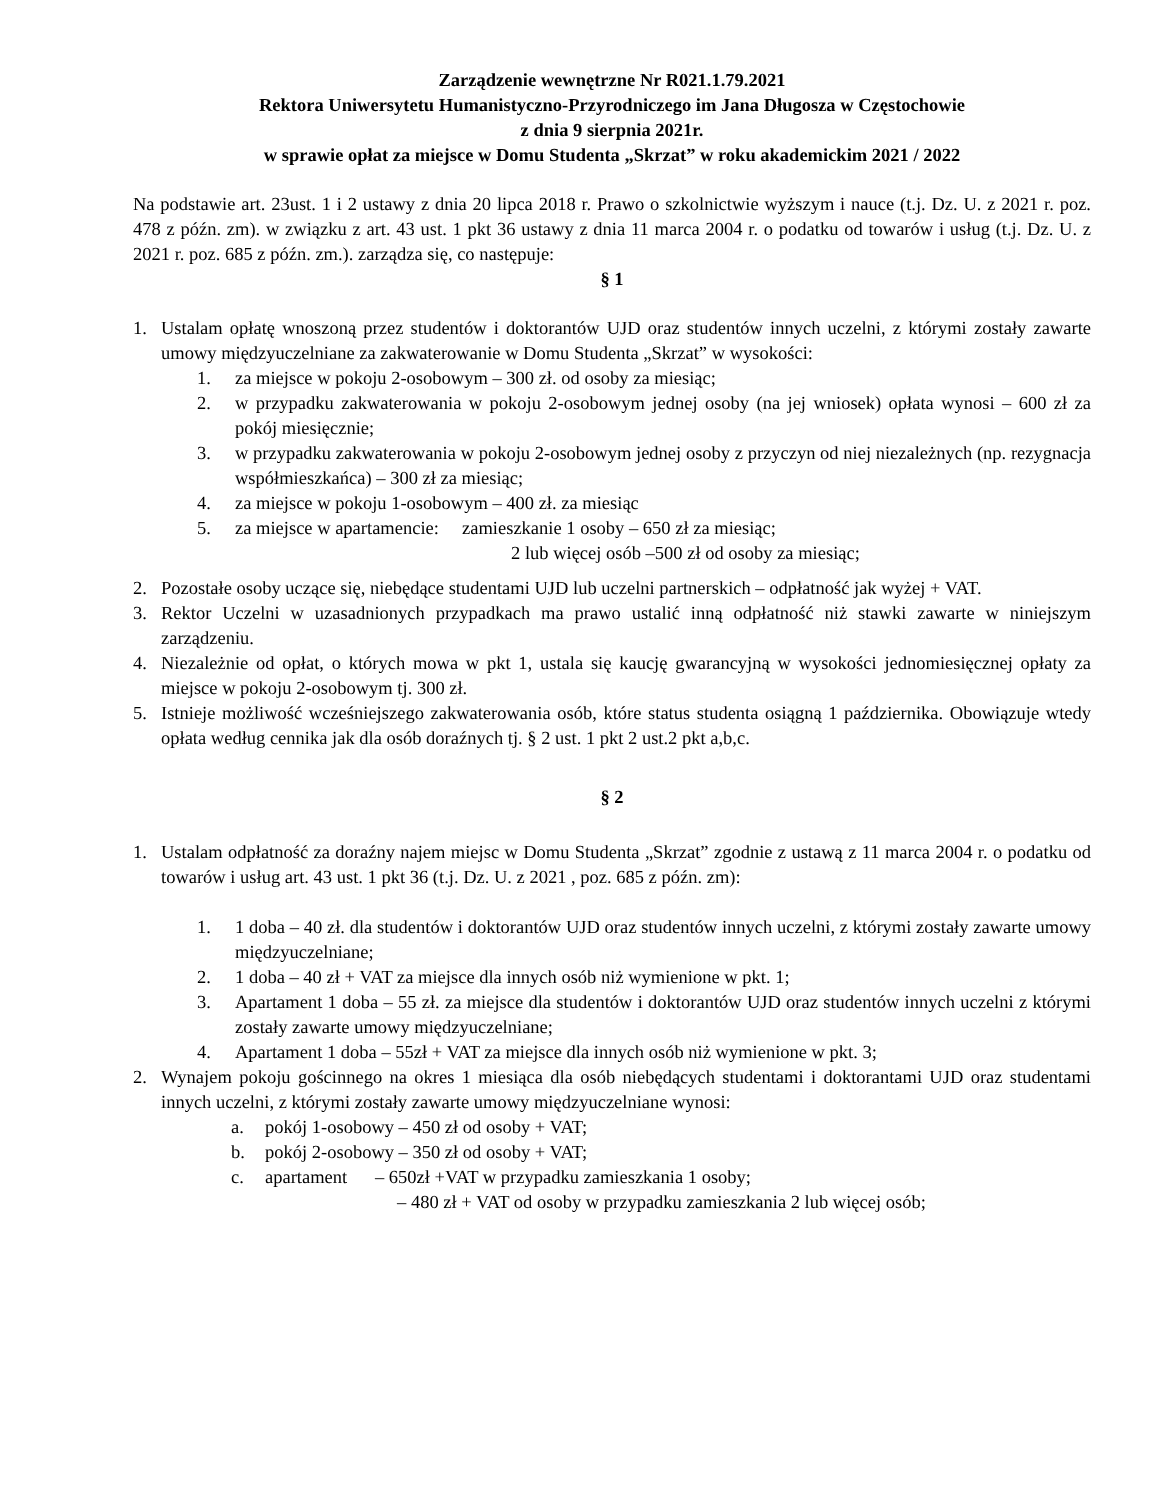Zarządzenie wewnętrzne Nr R021.1.79.2021
Rektora Uniwersytetu Humanistyczno-Przyrodniczego im Jana Długosza w Częstochowie
z dnia 9 sierpnia 2021r.
w sprawie opłat za miejsce w Domu Studenta „Skrzat” w roku akademickim 2021 / 2022
Na podstawie art. 23ust. 1 i 2 ustawy z dnia 20 lipca 2018 r. Prawo o szkolnictwie wyższym i nauce (t.j. Dz. U. z 2021 r. poz. 478 z późn. zm). w związku z art. 43 ust. 1 pkt 36 ustawy z dnia 11 marca 2004 r. o podatku od towarów i usług (t.j. Dz. U. z 2021 r. poz. 685 z późn. zm.). zarządza się, co następuje:
§ 1
1. Ustalam opłatę wnoszoną przez studentów i doktorantów UJD oraz studentów innych uczelni, z którymi zostały zawarte umowy międzyuczelniane za zakwaterowanie w Domu Studenta „Skrzat” w wysokości:
1. za miejsce w pokoju 2-osobowym – 300 zł. od osoby za miesiąc;
2. w przypadku zakwaterowania w pokoju 2-osobowym jednej osoby (na jej wniosek) opłata wynosi – 600 zł za pokój miesięcznie;
3. w przypadku zakwaterowania w pokoju 2-osobowym jednej osoby z przyczyn od niej niezależnych (np. rezygnacja współmieszkańca) – 300 zł za miesiąc;
4. za miejsce w pokoju 1-osobowym – 400 zł. za miesiąc
5. za miejsce w apartamencie: zamieszkanie 1 osoby – 650 zł za miesiąc;
2 lub więcej osób –500 zł od osoby za miesiąc;
2. Pozostałe osoby uczące się, niebędące studentami UJD lub uczelni partnerskich – odpłatność jak wyżej + VAT.
3. Rektor Uczelni w uzasadnionych przypadkach ma prawo ustalić inną odpłatność niż stawki zawarte w niniejszym zarządzeniu.
4. Niezależnie od opłat, o których mowa w pkt 1, ustala się kaucję gwarancyjną w wysokości jednomiesięcznej opłaty za miejsce w pokoju 2-osobowym tj. 300 zł.
5. Istnieje możliwość wcześniejszego zakwaterowania osób, które status studenta osiągną 1 października. Obowiązuje wtedy opłata według cennika jak dla osób doraźnych tj. § 2 ust. 1 pkt 2 ust.2 pkt a,b,c.
§ 2
1. Ustalam odpłatność za doraźny najem miejsc w Domu Studenta „Skrzat” zgodnie z ustawą z 11 marca 2004 r. o podatku od towarów i usług art. 43 ust. 1 pkt 36 (t.j. Dz. U. z 2021 , poz. 685 z późn. zm):
1. 1 doba – 40 zł. dla studentów i doktorantów UJD oraz studentów innych uczelni, z którymi zostały zawarte umowy międzyuczelniane;
2. 1 doba – 40 zł + VAT za miejsce dla innych osób niż wymienione w pkt. 1;
3. Apartament 1 doba – 55 zł. za miejsce dla studentów i doktorantów UJD oraz studentów innych uczelni z którymi zostały zawarte umowy międzyuczelniane;
4. Apartament 1 doba – 55zł + VAT za miejsce dla innych osób niż wymienione w pkt. 3;
2. Wynajem pokoju gościnnego na okres 1 miesiąca dla osób niebędących studentami i doktorantami UJD oraz studentami innych uczelni, z którymi zostały zawarte umowy międzyuczelniane wynosi:
a. pokój 1-osobowy – 450 zł od osoby + VAT;
b. pokój 2-osobowy – 350 zł od osoby + VAT;
c. apartament – 650zł +VAT w przypadku zamieszkania 1 osoby;
– 480 zł + VAT od osoby w przypadku zamieszkania 2 lub więcej osób;